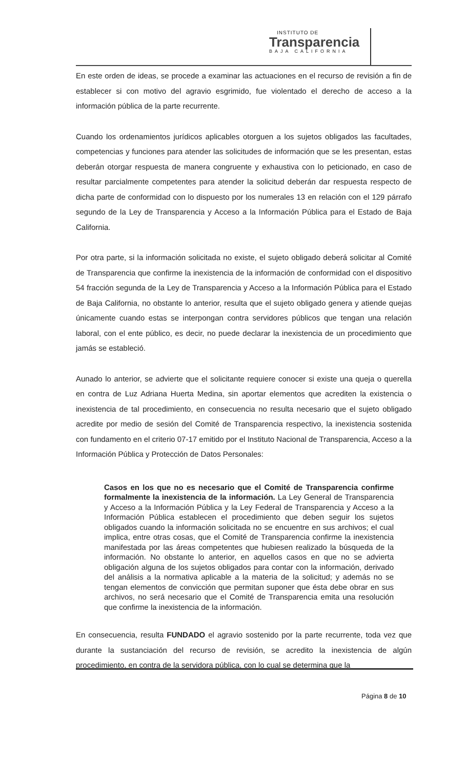INSTITUTO DE
Transparencia
BAJA CALIFORNIA
En este orden de ideas, se procede a examinar las actuaciones en el recurso de revisión a fin de establecer si con motivo del agravio esgrimido, fue violentado el derecho de acceso a la información pública de la parte recurrente.
Cuando los ordenamientos jurídicos aplicables otorguen a los sujetos obligados las facultades, competencias y funciones para atender las solicitudes de información que se les presentan, estas deberán otorgar respuesta de manera congruente y exhaustiva con lo peticionado, en caso de resultar parcialmente competentes para atender la solicitud deberán dar respuesta respecto de dicha parte de conformidad con lo dispuesto por los numerales 13 en relación con el 129 párrafo segundo de la Ley de Transparencia y Acceso a la Información Pública para el Estado de Baja California.
Por otra parte, si la información solicitada no existe, el sujeto obligado deberá solicitar al Comité de Transparencia que confirme la inexistencia de la información de conformidad con el dispositivo 54 fracción segunda de la Ley de Transparencia y Acceso a la Información Pública para el Estado de Baja California, no obstante lo anterior, resulta que el sujeto obligado genera y atiende quejas únicamente cuando estas se interpongan contra servidores públicos que tengan una relación laboral, con el ente público, es decir, no puede declarar la inexistencia de un procedimiento que jamás se estableció.
Aunado lo anterior, se advierte que el solicitante requiere conocer si existe una queja o querella en contra de Luz Adriana Huerta Medina, sin aportar elementos que acrediten la existencia o inexistencia de tal procedimiento, en consecuencia no resulta necesario que el sujeto obligado acredite por medio de sesión del Comité de Transparencia respectivo, la inexistencia sostenida con fundamento en el criterio 07-17 emitido por el Instituto Nacional de Transparencia, Acceso a la Información Pública y Protección de Datos Personales:
Casos en los que no es necesario que el Comité de Transparencia confirme formalmente la inexistencia de la información. La Ley General de Transparencia y Acceso a la Información Pública y la Ley Federal de Transparencia y Acceso a la Información Pública establecen el procedimiento que deben seguir los sujetos obligados cuando la información solicitada no se encuentre en sus archivos; el cual implica, entre otras cosas, que el Comité de Transparencia confirme la inexistencia manifestada por las áreas competentes que hubiesen realizado la búsqueda de la información. No obstante lo anterior, en aquellos casos en que no se advierta obligación alguna de los sujetos obligados para contar con la información, derivado del análisis a la normativa aplicable a la materia de la solicitud; y además no se tengan elementos de convicción que permitan suponer que ésta debe obrar en sus archivos, no será necesario que el Comité de Transparencia emita una resolución que confirme la inexistencia de la información.
En consecuencia, resulta FUNDADO el agravio sostenido por la parte recurrente, toda vez que durante la sustanciación del recurso de revisión, se acredito la inexistencia de algún procedimiento, en contra de la servidora pública, con lo cual se determina que la
Página 8 de 10